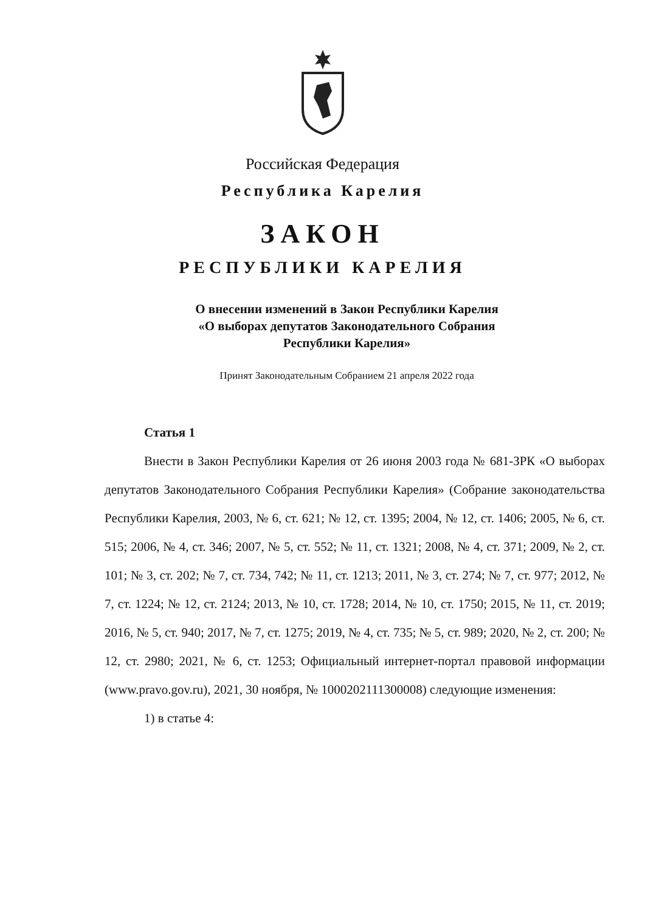Российская Федерация
Республика Карелия
ЗАКОН
РЕСПУБЛИКИ КАРЕЛИЯ
О внесении изменений в Закон Республики Карелия
«О выборах депутатов Законодательного Собрания
Республики Карелия»
Принят Законодательным Собранием 21 апреля 2022 года
Статья 1
Внести в Закон Республики Карелия от 26 июня 2003 года № 681-ЗРК «О выборах депутатов Законодательного Собрания Республики Карелия» (Собрание законодательства Республики Карелия, 2003, № 6, ст. 621; № 12, ст. 1395; 2004, № 12, ст. 1406; 2005, № 6, ст. 515; 2006, № 4, ст. 346; 2007, № 5, ст. 552; № 11, ст. 1321; 2008, № 4, ст. 371; 2009, № 2, ст. 101; № 3, ст. 202; № 7, ст. 734, 742; № 11, ст. 1213; 2011, № 3, ст. 274; № 7, ст. 977; 2012, № 7, ст. 1224; № 12, ст. 2124; 2013, № 10, ст. 1728; 2014, № 10, ст. 1750; 2015, № 11, ст. 2019; 2016, № 5, ст. 940; 2017, № 7, ст. 1275; 2019, № 4, ст. 735; № 5, ст. 989; 2020, № 2, ст. 200; № 12, ст. 2980; 2021, № 6, ст. 1253; Официальный интернет-портал правовой информации (www.pravo.gov.ru), 2021, 30 ноября, № 1000202111300008) следующие изменения:
1) в статье 4: